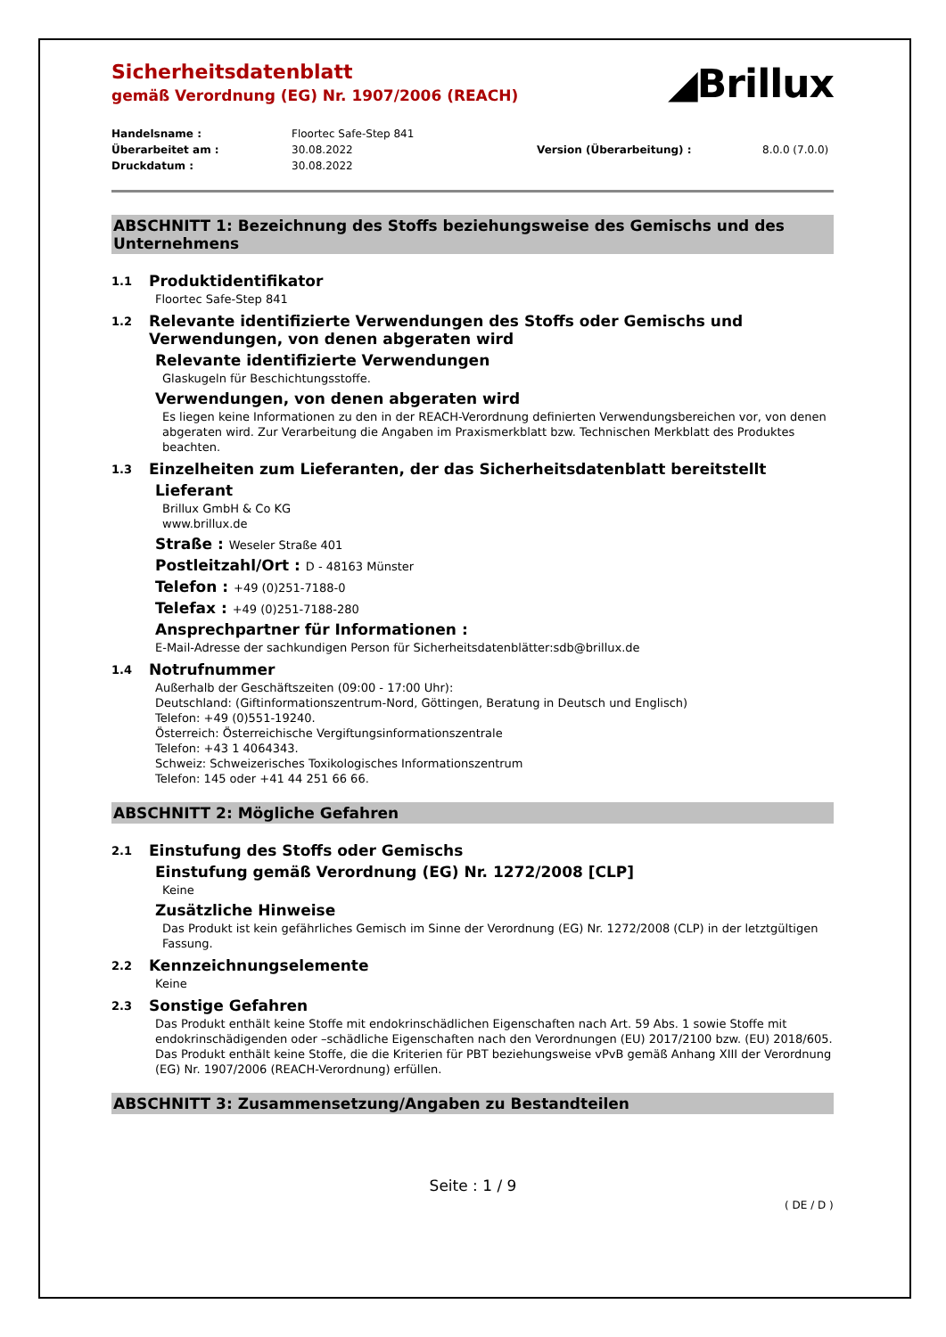Sicherheitsdatenblatt
gemäß Verordnung (EG) Nr. 1907/2006 (REACH)
◢Brillux
Handelsname :
Floortec Safe-Step 841
Überarbeitet am :
30.08.2022
Version (Überarbeitung) :
8.0.0 (7.0.0)
Druckdatum :
30.08.2022
ABSCHNITT 1: Bezeichnung des Stoffs beziehungsweise des Gemischs und des Unternehmens
1.1 Produktidentifikator
Floortec Safe-Step 841
1.2 Relevante identifizierte Verwendungen des Stoffs oder Gemischs und Verwendungen, von denen abgeraten wird
Relevante identifizierte Verwendungen
Glaskugeln für Beschichtungsstoffe.
Verwendungen, von denen abgeraten wird
Es liegen keine Informationen zu den in der REACH-Verordnung definierten Verwendungsbereichen vor, von denen abgeraten wird. Zur Verarbeitung die Angaben im Praxismerkblatt bzw. Technischen Merkblatt des Produktes beachten.
1.3 Einzelheiten zum Lieferanten, der das Sicherheitsdatenblatt bereitstellt
Lieferant
Brillux GmbH & Co KG
www.brillux.de
Straße : Weseler Straße 401
Postleitzahl/Ort : D - 48163 Münster
Telefon : +49 (0)251-7188-0
Telefax : +49 (0)251-7188-280
Ansprechpartner für Informationen :
E-Mail-Adresse der sachkundigen Person für Sicherheitsdatenblätter:sdb@brillux.de
1.4 Notrufnummer
Außerhalb der Geschäftszeiten (09:00 - 17:00 Uhr):
Deutschland: (Giftinformationszentrum-Nord, Göttingen, Beratung in Deutsch und Englisch)
Telefon: +49 (0)551-19240.
Österreich: Österreichische Vergiftungsinformationszentrale
Telefon: +43 1 4064343.
Schweiz: Schweizerisches Toxikologisches Informationszentrum
Telefon: 145 oder +41 44 251 66 66.
ABSCHNITT 2: Mögliche Gefahren
2.1 Einstufung des Stoffs oder Gemischs
Einstufung gemäß Verordnung (EG) Nr. 1272/2008 [CLP]
Keine
Zusätzliche Hinweise
Das Produkt ist kein gefährliches Gemisch im Sinne der Verordnung (EG) Nr. 1272/2008 (CLP) in der letztgültigen Fassung.
2.2 Kennzeichnungselemente
Keine
2.3 Sonstige Gefahren
Das Produkt enthält keine Stoffe mit endokrinschädlichen Eigenschaften nach Art. 59 Abs. 1 sowie Stoffe mit endokrinschädigenden oder –schädliche Eigenschaften nach den Verordnungen (EU) 2017/2100 bzw. (EU) 2018/605. Das Produkt enthält keine Stoffe, die die Kriterien für PBT beziehungsweise vPvB gemäß Anhang XIII der Verordnung (EG) Nr. 1907/2006 (REACH-Verordnung) erfüllen.
ABSCHNITT 3: Zusammensetzung/Angaben zu Bestandteilen
Seite : 1 / 9
( DE / D )